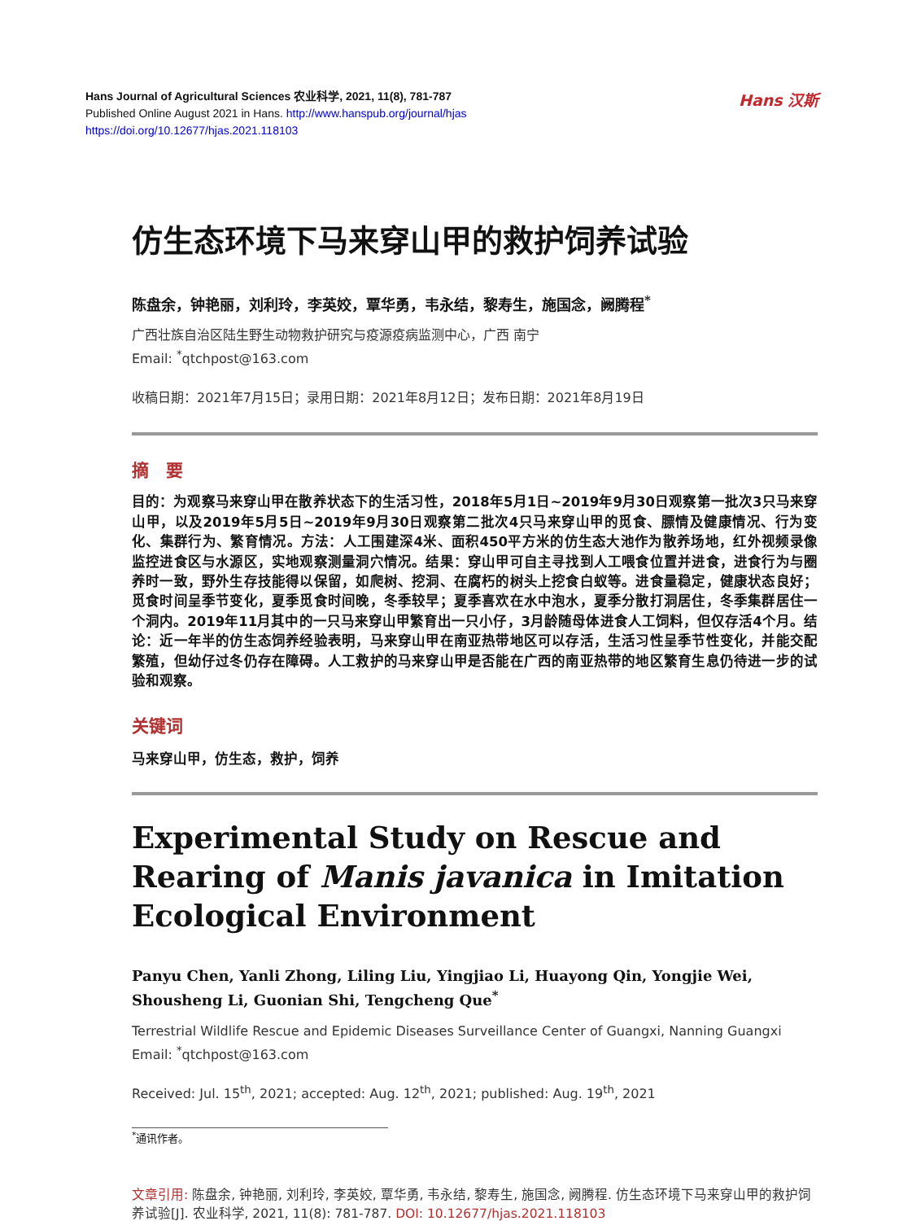Hans Journal of Agricultural Sciences 农业科学, 2021, 11(8), 781-787
Published Online August 2021 in Hans. http://www.hanspub.org/journal/hjas
https://doi.org/10.12677/hjas.2021.118103
Hans 汉斯
仿生态环境下马来穿山甲的救护饲养试验
陈盘余，钟艳丽，刘利玲，李英姣，覃华勇，韦永结，黎寿生，施国念，阙腾程<sup>*</sup>
广西壮族自治区陆生野生动物救护研究与疫源疫病监测中心，广西 南宁
Email: <sup>*</sup>qtchpost@163.com
收稿日期：2021年7月15日；录用日期：2021年8月12日；发布日期：2021年8月19日
摘　要
目的：为观察马来穿山甲在散养状态下的生活习性，2018年5月1日~2019年9月30日观察第一批次3只马来穿山甲，以及2019年5月5日~2019年9月30日观察第二批次4只马来穿山甲的觅食、膘情及健康情况、行为变化、集群行为、繁育情况。方法：人工围建深4米、面积450平方米的仿生态大池作为散养场地，红外视频录像监控进食区与水源区，实地观察测量洞穴情况。结果：穿山甲可自主寻找到人工喂食位置并进食，进食行为与圈养时一致，野外生存技能得以保留，如爬树、挖洞、在腐朽的树头上挖食白蚁等。进食量稳定，健康状态良好；觅食时间呈季节变化，夏季觅食时间晚，冬季较早；夏季喜欢在水中泡水，夏季分散打洞居住，冬季集群居住一个洞内。2019年11月其中的一只马来穿山甲繁育出一只小仔，3月龄随母体进食人工饲料，但仅存活4个月。结论：近一年半的仿生态饲养经验表明，马来穿山甲在南亚热带地区可以存活，生活习性呈季节性变化，并能交配繁殖，但幼仔过冬仍存在障碍。人工救护的马来穿山甲是否能在广西的南亚热带的地区繁育生息仍待进一步的试验和观察。
关键词
马来穿山甲，仿生态，救护，饲养
Experimental Study on Rescue and Rearing of Manis javanica in Imitation Ecological Environment
Panyu Chen, Yanli Zhong, Liling Liu, Yingjiao Li, Huayong Qin, Yongjie Wei, Shousheng Li, Guonian Shi, Tengcheng Que<sup>*</sup>
Terrestrial Wildlife Rescue and Epidemic Diseases Surveillance Center of Guangxi, Nanning Guangxi
Email: <sup>*</sup>qtchpost@163.com
Received: Jul. 15<sup>th</sup>, 2021; accepted: Aug. 12<sup>th</sup>, 2021; published: Aug. 19<sup>th</sup>, 2021
<sup>*</sup> 通讯作者。
文章引用: 陈盘余, 钟艳丽, 刘利玲, 李英姣, 覃华勇, 韦永结, 黎寿生, 施国念, 阙腾程. 仿生态环境下马来穿山甲的救护饲养试验[J]. 农业科学, 2021, 11(8): 781-787. DOI: 10.12677/hjas.2021.118103